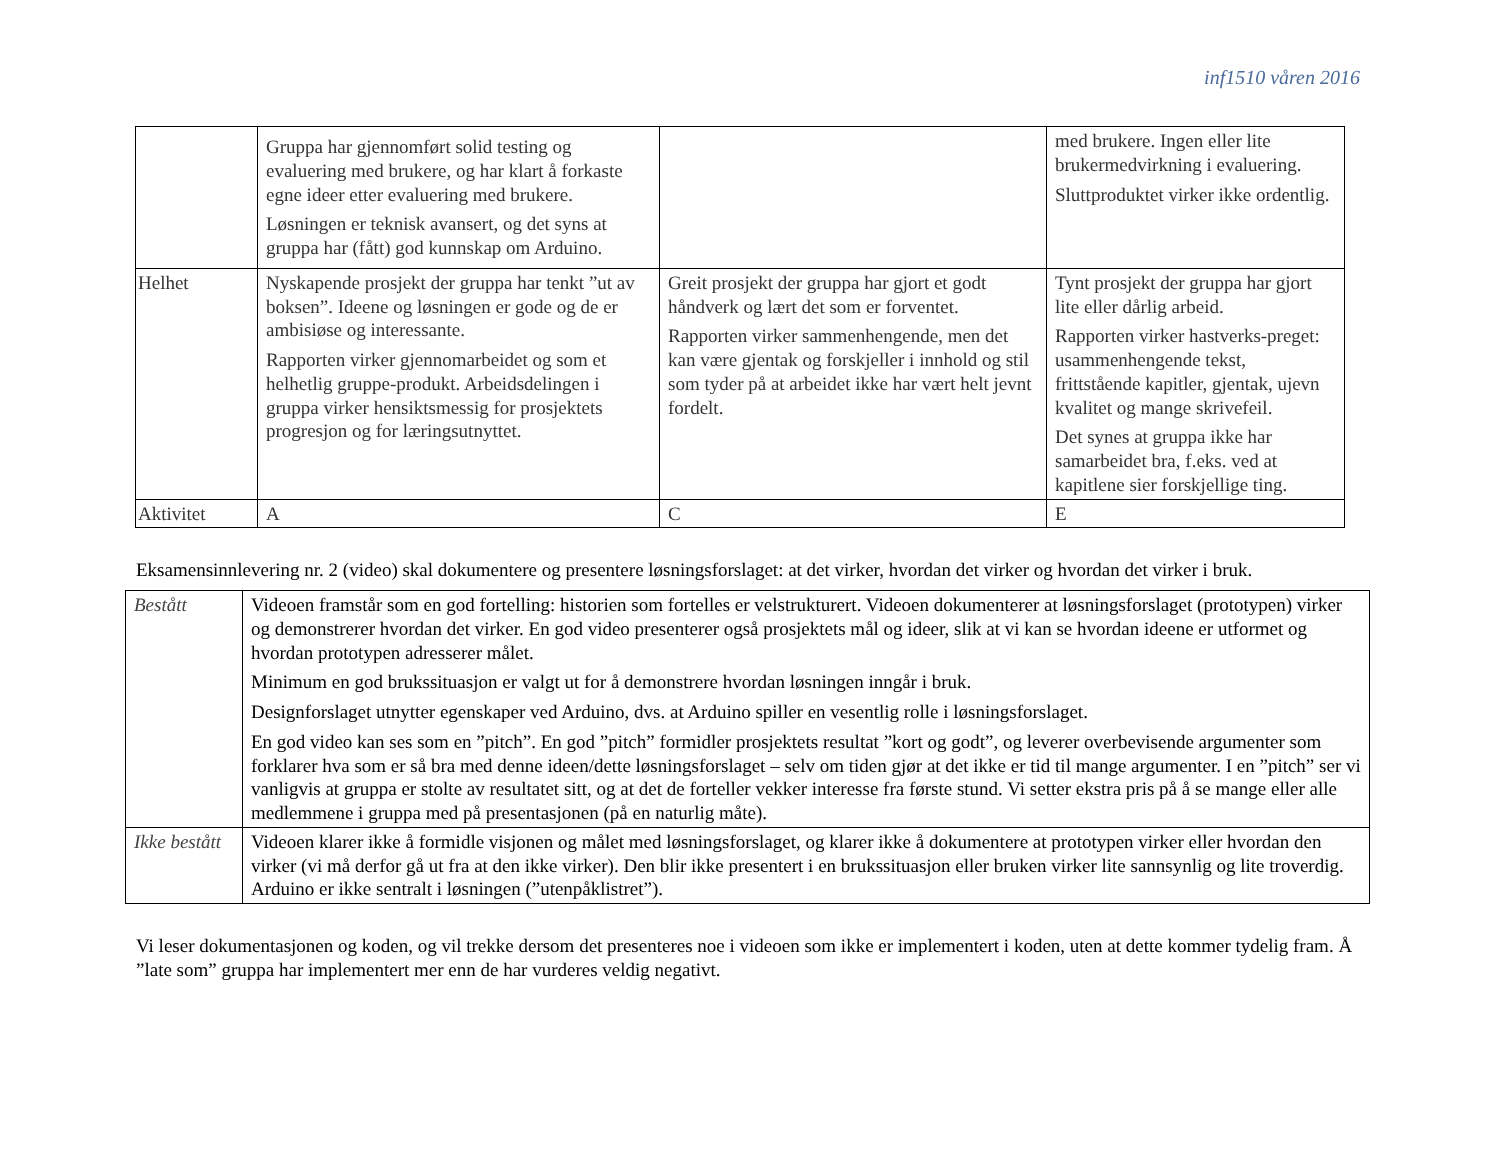inf1510 våren 2016
| | Gruppa har gjennomført solid testing og evaluering med brukere, og har klart å forkaste egne ideer etter evaluering med brukere. Løsningen er teknisk avansert, og det syns at gruppa har (fått) god kunnskap om Arduino. | | med brukere. Ingen eller lite brukermedvirkning i evaluering. Sluttproduktet virker ikke ordentlig. |
| Helhet | Nyskapende prosjekt der gruppa har tenkt ”ut av boksen”. Ideene og løsningen er gode og de er ambisiøse og interessante. Rapporten virker gjennomarbeidet og som et helhetlig gruppe-produkt. Arbeidsdelingen i gruppa virker hensiktsmessig for prosjektets progresjon og for læringsutnyttet. | Greit prosjekt der gruppa har gjort et godt håndverk og lært det som er forventet. Rapporten virker sammenhengende, men det kan være gjentak og forskjeller i innhold og stil som tyder på at arbeidet ikke har vært helt jevnt fordelt. | Tynt prosjekt der gruppa har gjort lite eller dårlig arbeid. Rapporten virker hastverks-preget: usammenhengende tekst, frittstående kapitler, gjentak, ujevn kvalitet og mange skrivefeil. Det synes at gruppa ikke har samarbeidet bra, f.eks. ved at kapitlene sier forskjellige ting. |
| Aktivitet | A | C | E |
Eksamensinnlevering nr. 2 (video) skal dokumentere og presentere løsningsforslaget: at det virker, hvordan det virker og hvordan det virker i bruk.
| Bestått | Videoen framstår som en god fortelling: historien som fortelles er velstrukturert. Videoen dokumenterer at løsningsforslaget (prototypen) virker og demonstrerer hvordan det virker. En god video presenterer også prosjektets mål og ideer, slik at vi kan se hvordan ideene er utformet og hvordan prototypen adresserer målet. Minimum en god brukssituasjon er valgt ut for å demonstrere hvordan løsningen inngår i bruk. Designforslaget utnytter egenskaper ved Arduino, dvs. at Arduino spiller en vesentlig rolle i løsningsforslaget. En god video kan ses som en ”pitch”. En god ”pitch” formidler prosjektets resultat ”kort og godt”, og leverer overbevisende argumenter som forklarer hva som er så bra med denne ideen/dette løsningsforslaget – selv om tiden gjør at det ikke er tid til mange argumenter. I en ”pitch” ser vi vanligvis at gruppa er stolte av resultatet sitt, og at det de forteller vekker interesse fra første stund. Vi setter ekstra pris på å se mange eller alle medlemmene i gruppa med på presentasjonen (på en naturlig måte). |
| Ikke bestått | Videoen klarer ikke å formidle visjonen og målet med løsningsforslaget, og klarer ikke å dokumentere at prototypen virker eller hvordan den virker (vi må derfor gå ut fra at den ikke virker). Den blir ikke presentert i en brukssituasjon eller bruken virker lite sannsynlig og lite troverdig. Arduino er ikke sentralt i løsningen (”utenpåklistret”). |
Vi leser dokumentasjonen og koden, og vil trekke dersom det presenteres noe i videoen som ikke er implementert i koden, uten at dette kommer tydelig fram. Å ”late som” gruppa har implementert mer enn de har vurderes veldig negativt.